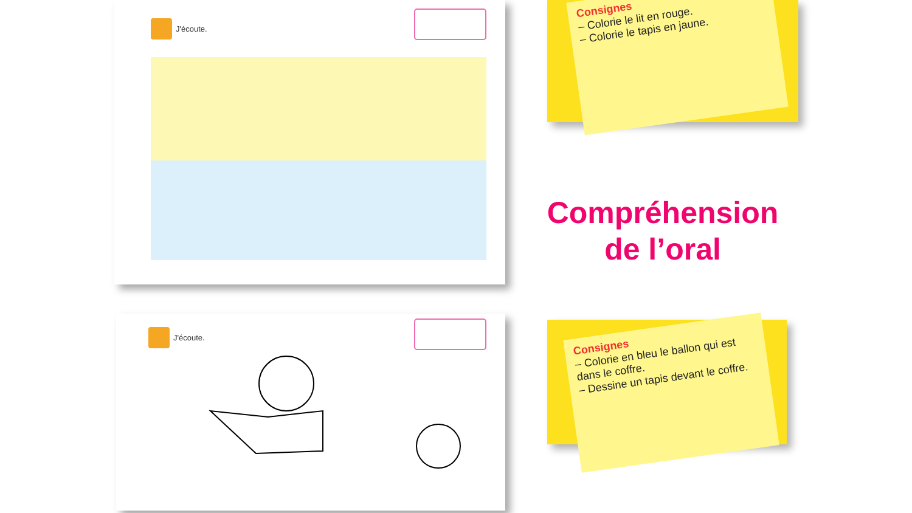J'écoute.
Consignes
– Colorie le lit en rouge.
– Colorie le tapis en jaune.
Compréhension de l’oral
J'écoute.
Consignes
– Colorie en bleu le ballon qui est dans le coffre.
– Dessine un tapis devant le coffre.